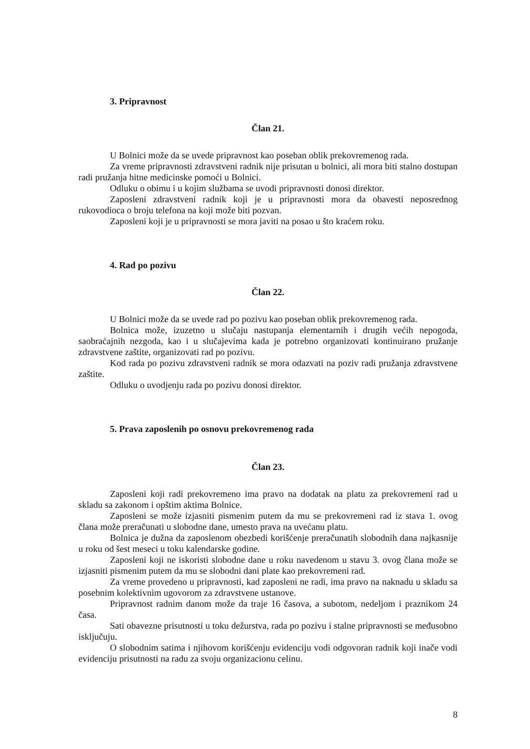3. Pripravnost
Član 21.
U Bolnici može da se uvede pripravnost kao poseban oblik prekovremenog rada.
Za vreme pripravnosti zdravstveni radnik nije prisutan u bolnici, ali mora biti stalno dostupan radi pružanja hitne medicinske pomoći u Bolnici.
Odluku o obimu i u kojim službama se uvodi pripravnosti donosi direktor.
Zaposleni zdravstveni radnik koji je u pripravnosti mora da obavesti neposrednog rukovodioca o broju telefona na koji može biti pozvan.
Zaposleni koji je u pripravnosti se mora javiti na posao u što kraćem roku.
4. Rad po pozivu
Član 22.
U Bolnici može da se uvede rad po pozivu kao poseban oblik prekovremenog rada.
Bolnica može, izuzetno u slučaju nastupanja elementarnih i drugih većih nepogoda, saobraćajnih nezgoda, kao i u slučajevima kada je potrebno organizovati kontinuirano pružanje zdravstvene zaštite, organizovati rad po pozivu.
Kod rada po pozivu zdravstveni radnik se mora odazvati na poziv radi pružanja zdravstvene zaštite.
Odluku o uvodjenju rada po pozivu donosi direktor.
5. Prava zaposlenih po osnovu prekovremenog rada
Član 23.
Zaposleni koji radi prekovremeno ima pravo na dodatak na platu za prekovremeni rad u skladu sa zakonom i opštim aktima Bolnice.
Zaposleni se može izjasniti pismenim putem da mu se prekovremeni rad iz stava 1. ovog člana može preračunati u slobodne dane, umesto prava na uvećanu platu.
Bolnica je dužna da zaposlenom obezbedi korišćenje preračunatih slobodnih dana najkasnije u roku od šest meseci u toku kalendarske godine.
Zaposleni koji ne iskoristi slobodne dane u roku navedenom u stavu 3. ovog člana može se izjasniti pismenim putem da mu se slobodni dani plate kao prekovremeni rad.
Za vreme provedeno u pripravnosti, kad zaposleni ne radi, ima pravo na naknadu u skladu sa posebnim kolektivnim ugovorom za zdravstvene ustanove.
Pripravnost radnim danom može da traje 16 časova, a subotom, nedeljom i praznikom 24 časa.
Sati obavezne prisutnosti u toku dežurstva, rada po pozivu i stalne pripravnosti se međusobno isključuju.
O slobodnim satima i njihovom korišćenju evidenciju vodi odgovoran radnik koji inače vodi evidenciju prisutnosti na radu za svoju organizacionu celinu.
8